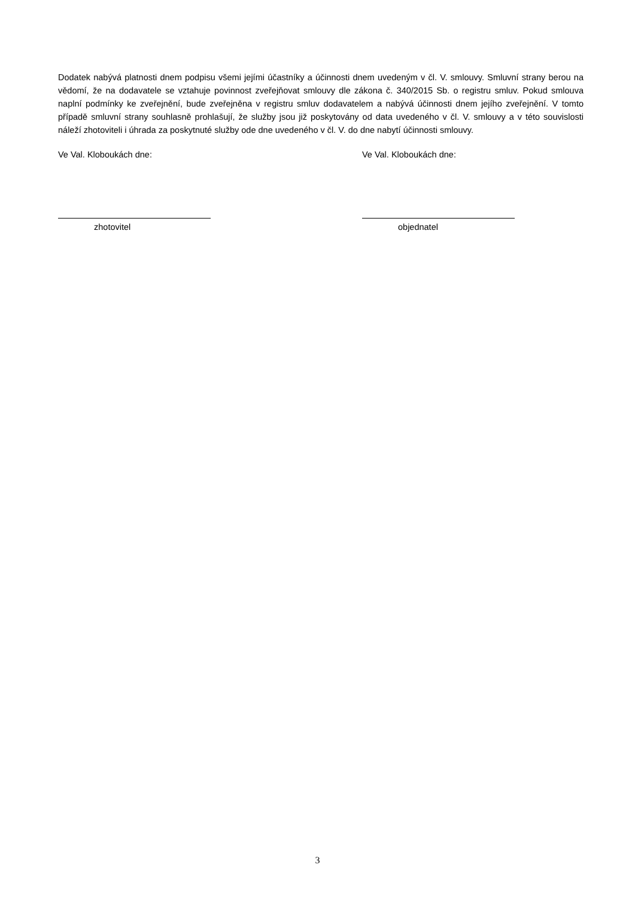Dodatek nabývá platnosti dnem podpisu všemi jejími účastníky a účinnosti dnem uvedeným v čl. V. smlouvy. Smluvní strany berou na vědomí, že na dodavatele se vztahuje povinnost zveřejňovat smlouvy dle zákona č. 340/2015 Sb. o registru smluv. Pokud smlouva naplní podmínky ke zveřejnění, bude zveřejněna v registru smluv dodavatelem a nabývá účinnosti dnem jejího zveřejnění. V tomto případě smluvní strany souhlasně prohlašují, že služby jsou již poskytovány od data uvedeného v čl. V. smlouvy a v této souvislosti náleží zhotoviteli i úhrada za poskytnuté služby ode dne uvedeného v čl. V. do dne nabytí účinnosti smlouvy.
Ve Val. Kloboukách dne: Ve Val. Kloboukách dne:
zhotovitel objednatel
3